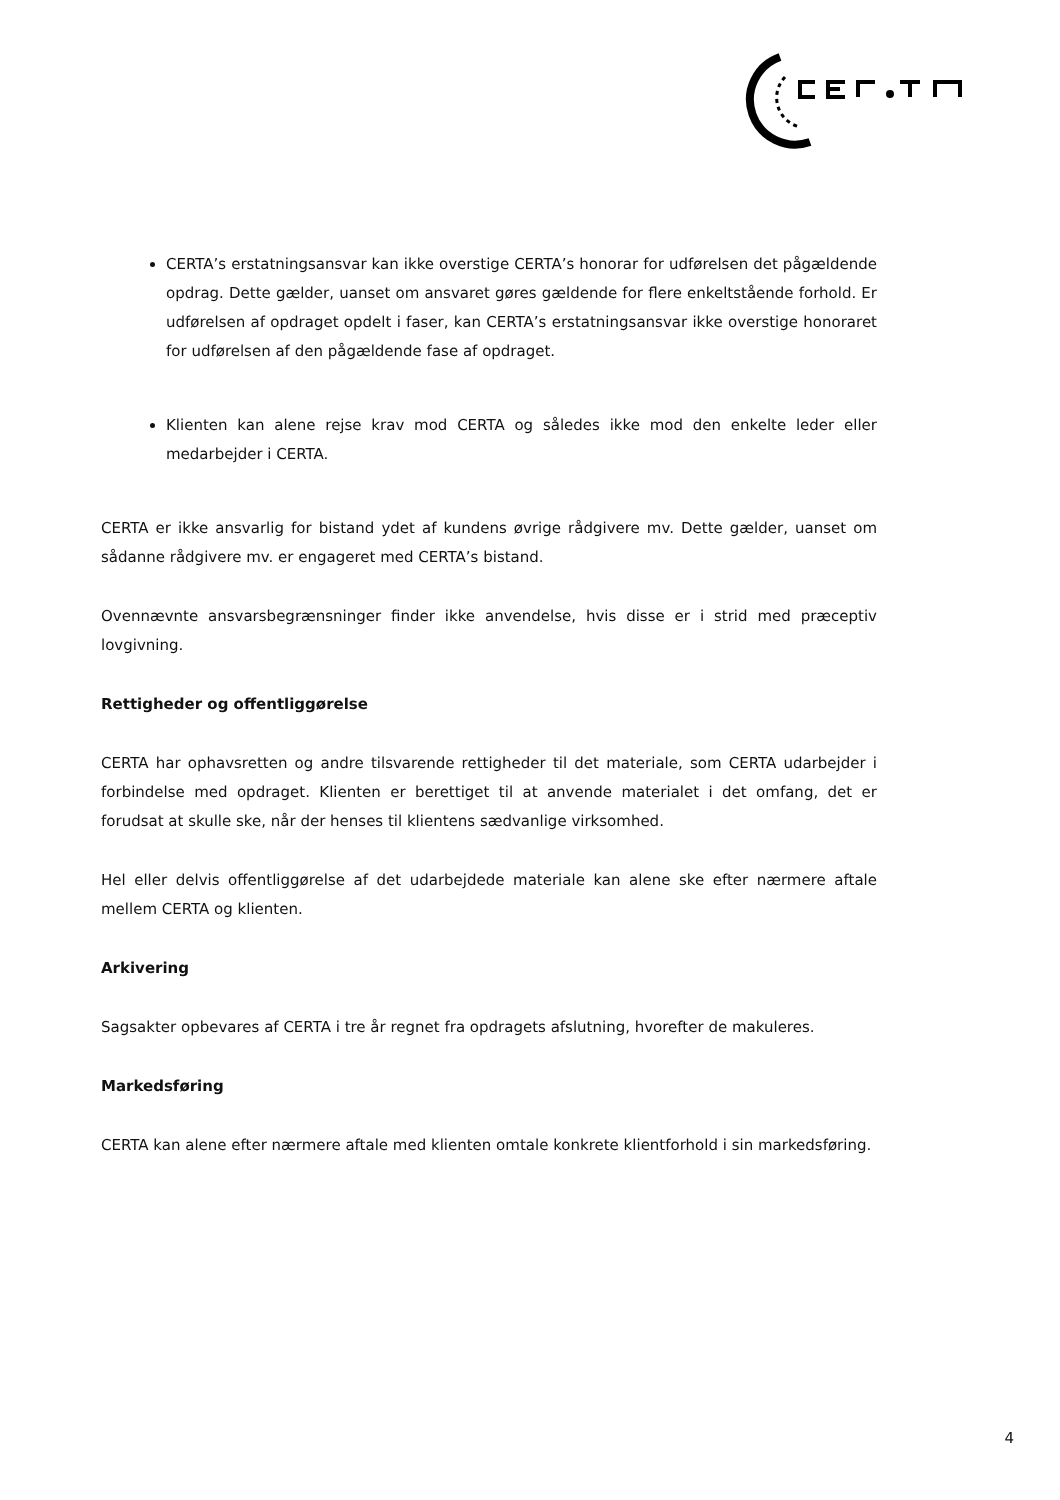CERTA’s erstatningsansvar kan ikke overstige CERTA’s honorar for udførelsen det pågældende opdrag. Dette gælder, uanset om ansvaret gøres gældende for flere enkeltstående forhold. Er udførelsen af opdraget opdelt i faser, kan CERTA’s erstatningsansvar ikke overstige honoraret for udførelsen af den pågældende fase af opdraget.
Klienten kan alene rejse krav mod CERTA og således ikke mod den enkelte leder eller medarbejder i CERTA.
CERTA er ikke ansvarlig for bistand ydet af kundens øvrige rådgivere mv. Dette gælder, uanset om sådanne rådgivere mv. er engageret med CERTA’s bistand.
Ovennævnte ansvarsbegrænsninger finder ikke anvendelse, hvis disse er i strid med præceptiv lovgivning.
Rettigheder og offentliggørelse
CERTA har ophavsretten og andre tilsvarende rettigheder til det materiale, som CERTA udarbejder i forbindelse med opdraget. Klienten er berettiget til at anvende materialet i det omfang, det er forudsat at skulle ske, når der henses til klientens sædvanlige virksomhed.
Hel eller delvis offentliggørelse af det udarbejdede materiale kan alene ske efter nærmere aftale mellem CERTA og klienten.
Arkivering
Sagsakter opbevares af CERTA i tre år regnet fra opdragets afslutning, hvorefter de makuleres.
Markedsføring
CERTA kan alene efter nærmere aftale med klienten omtale konkrete klientforhold i sin markedsføring.
4